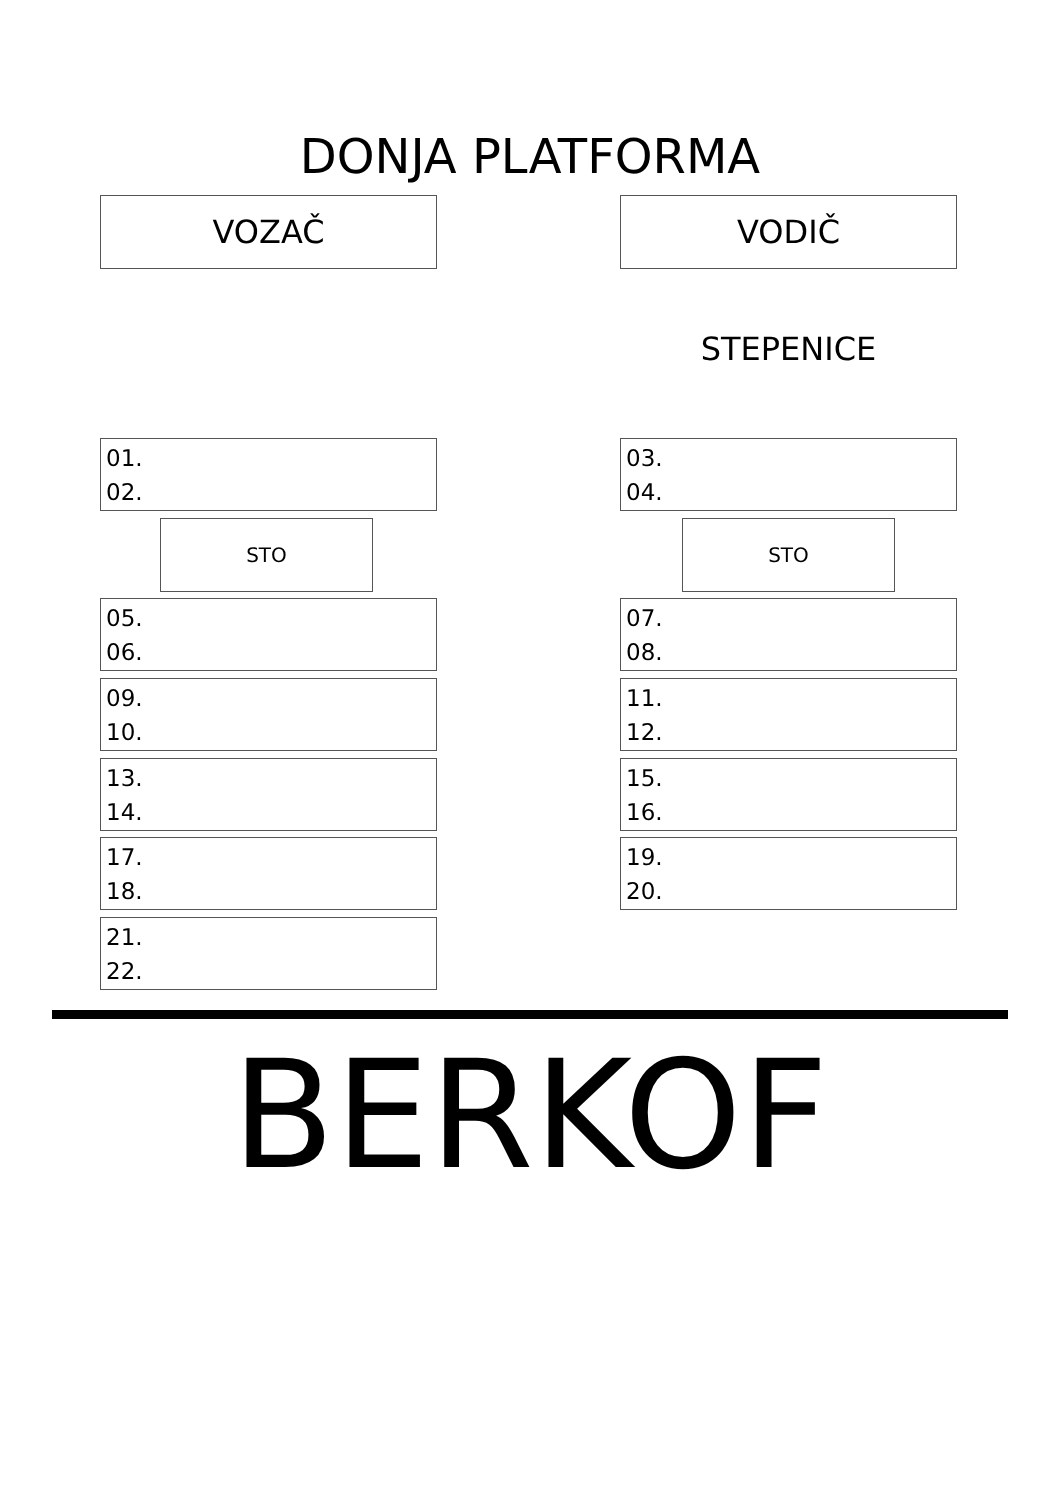DONJA PLATFORMA
VOZAČ VODIČ
STEPENICE
01.
02.
03.
04.
STO STO
05.
06.
07.
08.
09.
10.
11.
12.
13.
14.
15.
16.
17.
18.
19.
20.
21.
22.
BERKOF